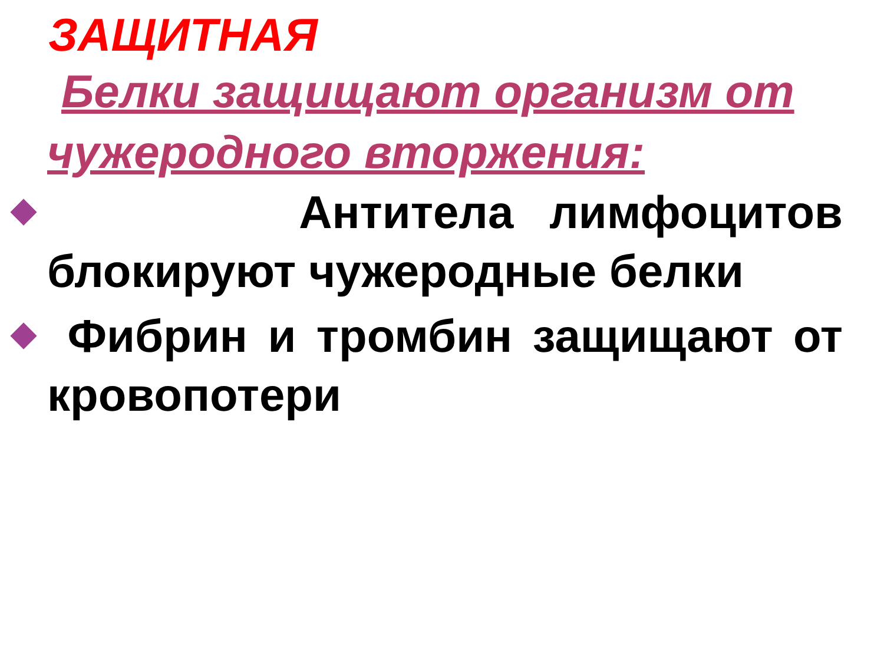ЗАЩИТНАЯ
Белки защищают организм от чужеродного вторжения:
Антитела лимфоцитов блокируют чужеродные белки
Фибрин и тромбин защищают от кровопотери